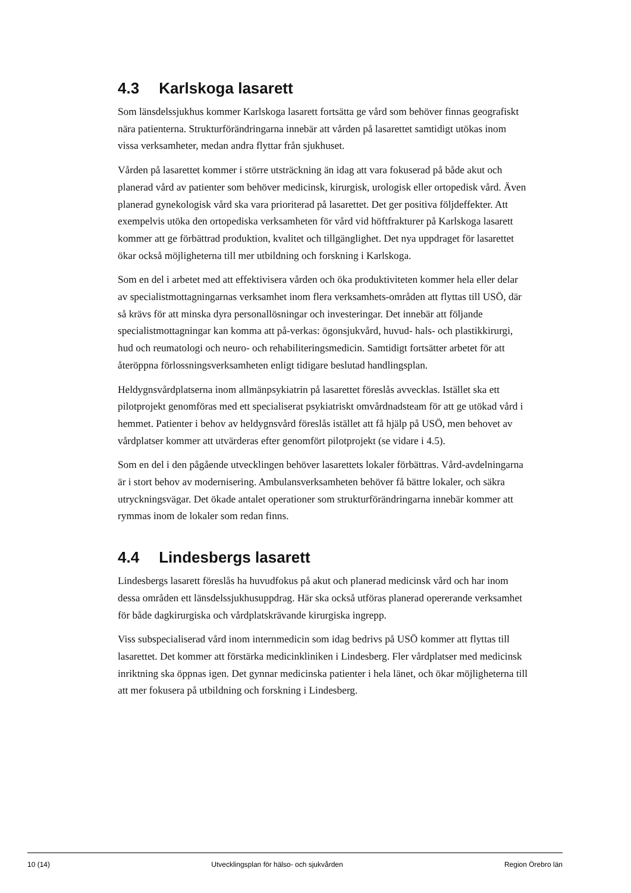4.3 Karlskoga lasarett
Som länsdelssjukhus kommer Karlskoga lasarett fortsätta ge vård som behöver finnas geografiskt nära patienterna. Strukturförändringarna innebär att vården på lasarettet samtidigt utökas inom vissa verksamheter, medan andra flyttar från sjukhuset.
Vården på lasarettet kommer i större utsträckning än idag att vara fokuserad på både akut och planerad vård av patienter som behöver medicinsk, kirurgisk, urologisk eller ortopedisk vård. Även planerad gynekologisk vård ska vara prioriterad på lasarettet. Det ger positiva följdeffekter. Att exempelvis utöka den ortopediska verksamheten för vård vid höftfrakturer på Karlskoga lasarett kommer att ge förbättrad produktion, kvalitet och tillgänglighet. Det nya uppdraget för lasarettet ökar också möjligheterna till mer utbildning och forskning i Karlskoga.
Som en del i arbetet med att effektivisera vården och öka produktiviteten kommer hela eller delar av specialistmottagningarnas verksamhet inom flera verksamhets-områden att flyttas till USÖ, där så krävs för att minska dyra personallösningar och investeringar. Det innebär att följande specialistmottagningar kan komma att på-verkas: ögonsjukvård, huvud- hals- och plastikkirurgi, hud och reumatologi och neuro- och rehabiliteringsmedicin. Samtidigt fortsätter arbetet för att återöppna förlossningsverksamheten enligt tidigare beslutad handlingsplan.
Heldygnsvårdplatserna inom allmänpsykiatrin på lasarettet föreslås avvecklas. Istället ska ett pilotprojekt genomföras med ett specialiserat psykiatriskt omvårdnadsteam för att ge utökad vård i hemmet. Patienter i behov av heldygnsvård föreslås istället att få hjälp på USÖ, men behovet av vårdplatser kommer att utvärderas efter genomfört pilotprojekt (se vidare i 4.5).
Som en del i den pågående utvecklingen behöver lasarettets lokaler förbättras. Vård-avdelningarna är i stort behov av modernisering. Ambulansverksamheten behöver få bättre lokaler, och säkra utryckningsvägar. Det ökade antalet operationer som strukturförändringarna innebär kommer att rymmas inom de lokaler som redan finns.
4.4 Lindesbergs lasarett
Lindesbergs lasarett föreslås ha huvudfokus på akut och planerad medicinsk vård och har inom dessa områden ett länsdelssjukhusuppdrag. Här ska också utföras planerad opererande verksamhet för både dagkirurgiska och vårdplatskrävande kirurgiska ingrepp.
Viss subspecialiserad vård inom internmedicin som idag bedrivs på USÖ kommer att flyttas till lasarettet. Det kommer att förstärka medicinkliniken i Lindesberg. Fler vårdplatser med medicinsk inriktning ska öppnas igen. Det gynnar medicinska patienter i hela länet, och ökar möjligheterna till att mer fokusera på utbildning och forskning i Lindesberg.
10 (14) Utvecklingsplan för hälso- och sjukvården Region Örebro län